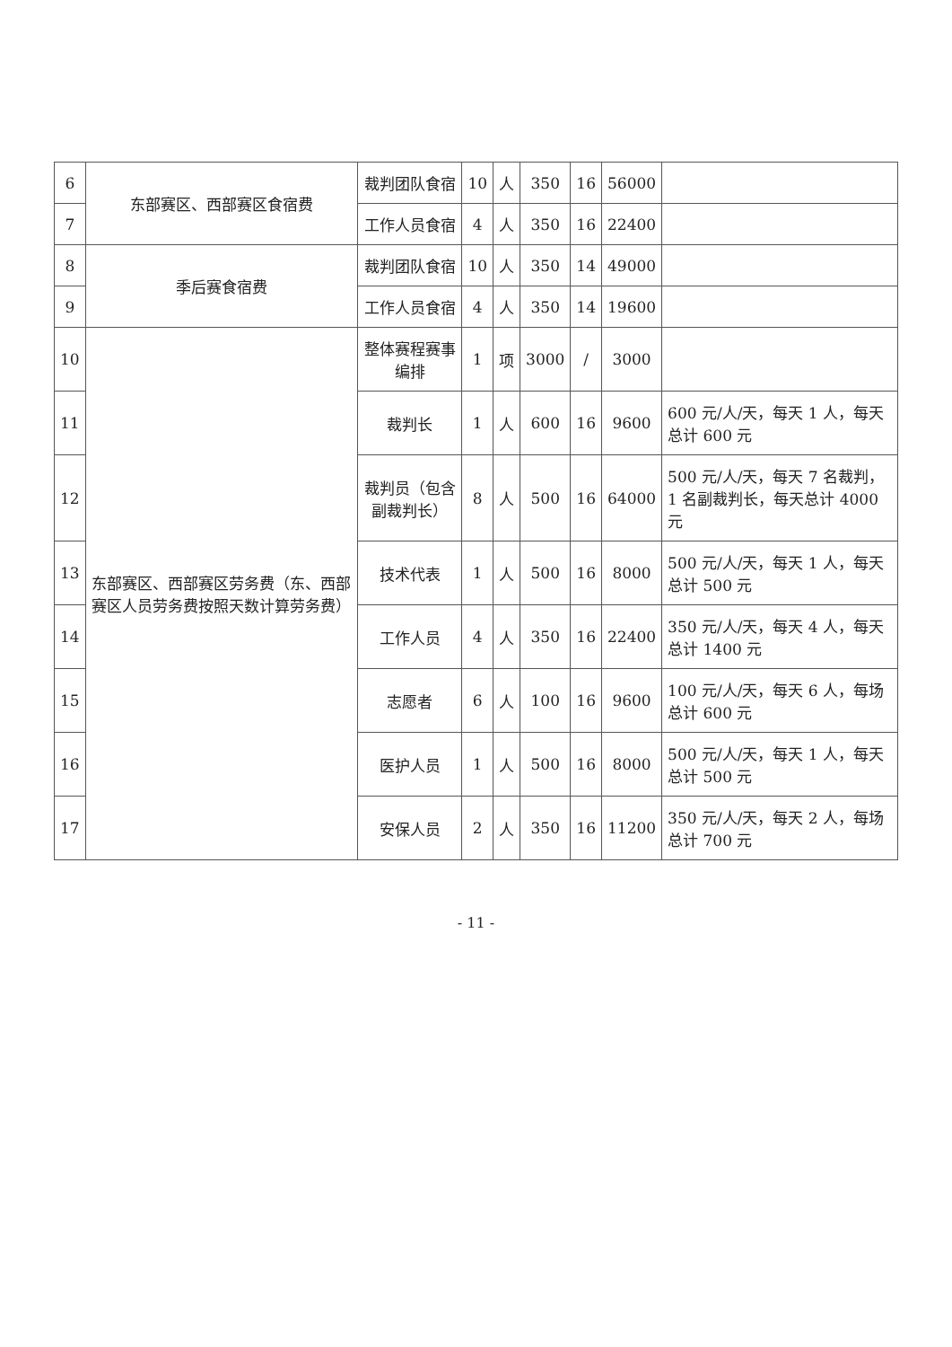| 6 | 东部赛区、西部赛区食宿费 | 裁判团队食宿 | 10 | 人 | 350 | 16 | 56000 | |
| 7 | | 工作人员食宿 | 4 | 人 | 350 | 16 | 22400 | |
| 8 | 季后赛食宿费 | 裁判团队食宿 | 10 | 人 | 350 | 14 | 49000 | |
| 9 | | 工作人员食宿 | 4 | 人 | 350 | 14 | 19600 | |
| 10 | 东部赛区、西部赛区劳务费（东、西部赛区人员劳务费按照天数计算劳务费） | 整体赛程赛事编排 | 1 | 项 | 3000 | / | 3000 | |
| 11 | | 裁判长 | 1 | 人 | 600 | 16 | 9600 | 600 元/人/天，每天 1 人，每天总计 600 元 |
| 12 | | 裁判员（包含副裁判长） | 8 | 人 | 500 | 16 | 64000 | 500 元/人/天，每天 7 名裁判，1 名副裁判长，每天总计 4000 元 |
| 13 | | 技术代表 | 1 | 人 | 500 | 16 | 8000 | 500 元/人/天，每天 1 人，每天总计 500 元 |
| 14 | | 工作人员 | 4 | 人 | 350 | 16 | 22400 | 350 元/人/天，每天 4 人，每天总计 1400 元 |
| 15 | | 志愿者 | 6 | 人 | 100 | 16 | 9600 | 100 元/人/天，每天 6 人，每场总计 600 元 |
| 16 | | 医护人员 | 1 | 人 | 500 | 16 | 8000 | 500 元/人/天，每天 1 人，每天总计 500 元 |
| 17 | | 安保人员 | 2 | 人 | 350 | 16 | 11200 | 350 元/人/天，每天 2 人，每场总计 700 元 |
- 11 -